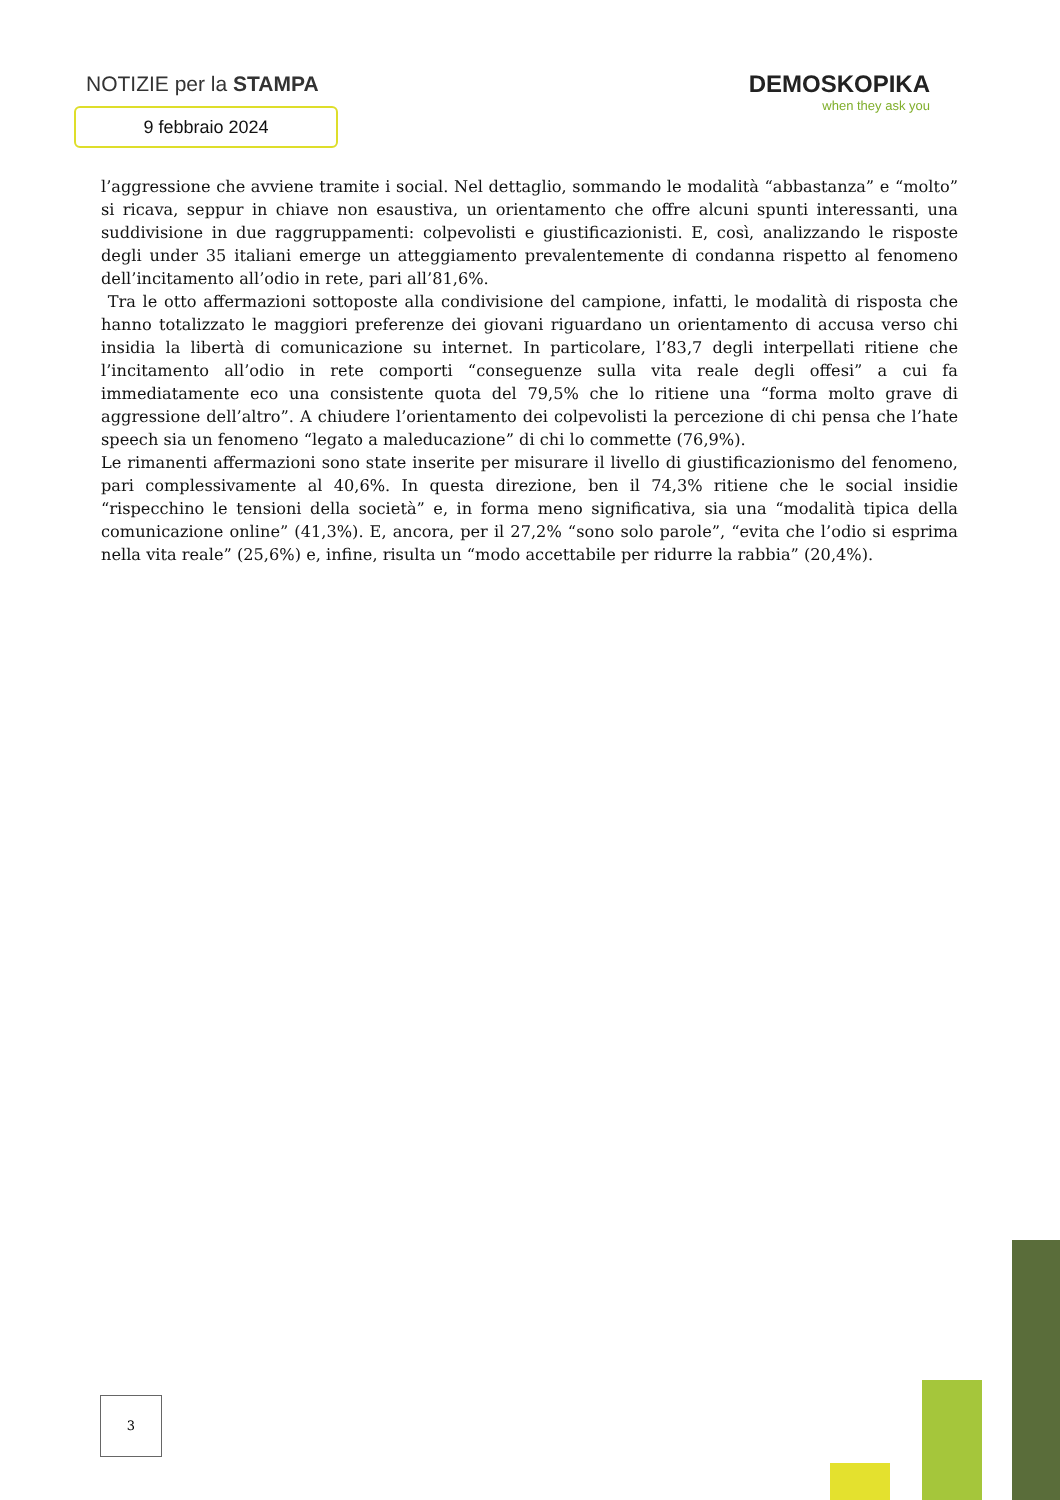NOTIZIE per la STAMPA
9 febbraio 2024
DEMOSKOPIKA
when they ask you
l’aggressione che avviene tramite i social. Nel dettaglio, sommando le modalità “abbastanza” e “molto” si ricava, seppur in chiave non esaustiva, un orientamento che offre alcuni spunti interessanti, una suddivisione in due raggruppamenti: colpevolisti e giustificazionisti. E, così, analizzando le risposte degli under 35 italiani emerge un atteggiamento prevalentemente di condanna rispetto al fenomeno dell’incitamento all’odio in rete, pari all’81,6%.
Tra le otto affermazioni sottoposte alla condivisione del campione, infatti, le modalità di risposta che hanno totalizzato le maggiori preferenze dei giovani riguardano un orientamento di accusa verso chi insidia la libertà di comunicazione su internet. In particolare, l’83,7 degli interpellati ritiene che l’incitamento all’odio in rete comporti “conseguenze sulla vita reale degli offesi” a cui fa immediatamente eco una consistente quota del 79,5% che lo ritiene una “forma molto grave di aggressione dell’altro”. A chiudere l’orientamento dei colpevolisti la percezione di chi pensa che l’hate speech sia un fenomeno “legato a maleducazione” di chi lo commette (76,9%).
Le rimanenti affermazioni sono state inserite per misurare il livello di giustificazionismo del fenomeno, pari complessivamente al 40,6%. In questa direzione, ben il 74,3% ritiene che le social insidie “rispecchino le tensioni della società” e, in forma meno significativa, sia una “modalità tipica della comunicazione online” (41,3%). E, ancora, per il 27,2% “sono solo parole”, “evita che l’odio si esprima nella vita reale” (25,6%) e, infine, risulta un “modo accettabile per ridurre la rabbia” (20,4%).
3